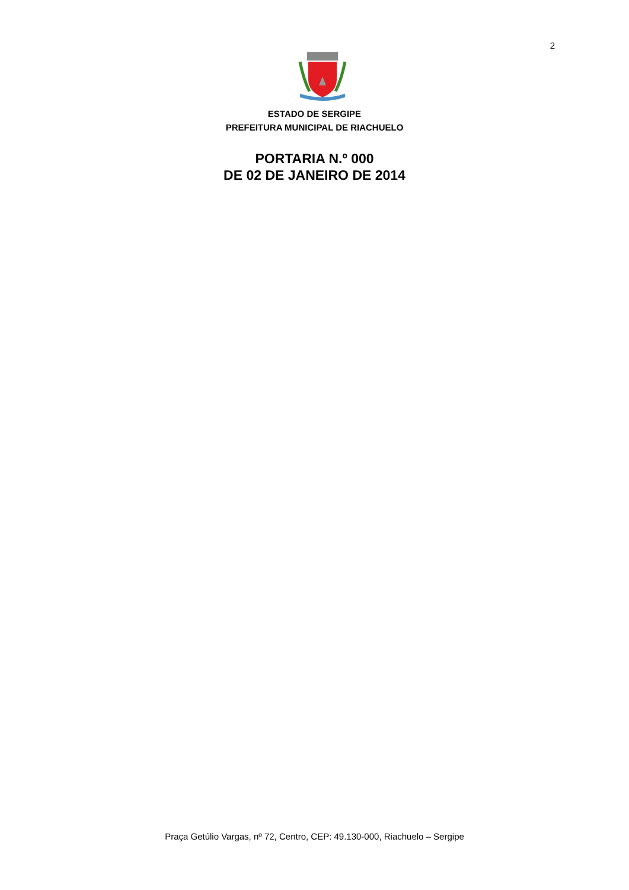2
ESTADO DE SERGIPE
PREFEITURA MUNICIPAL DE RIACHUELO
PORTARIA N.º 000
DE 02 DE JANEIRO DE 2014
Praça Getúlio Vargas, nº 72, Centro, CEP: 49.130-000, Riachuelo – Sergipe